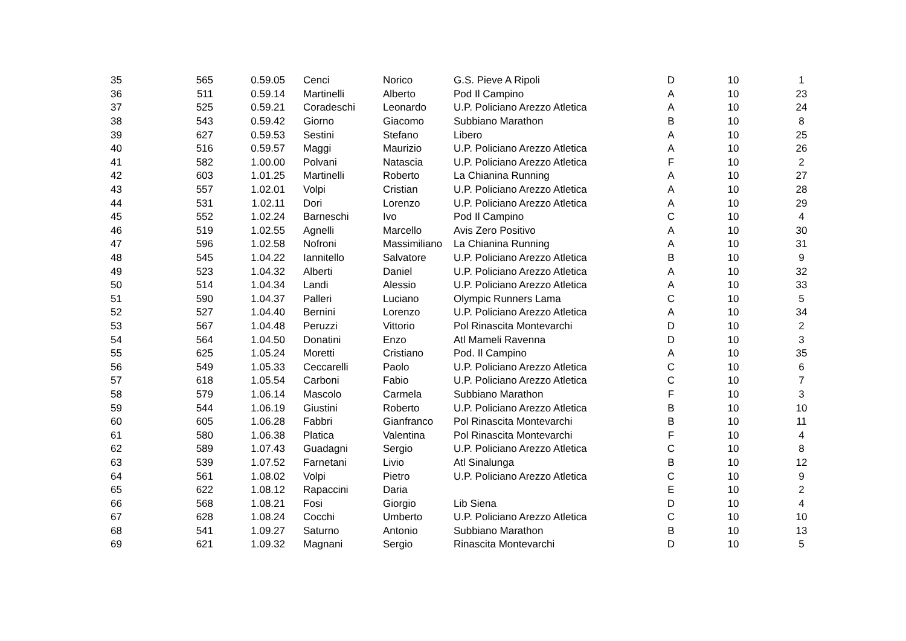| 35 | 565 | 0.59.05 | Cenci | Norico | G.S. Pieve A Ripoli | D | 10 | 1 |
| 36 | 511 | 0.59.14 | Martinelli | Alberto | Pod Il Campino | A | 10 | 23 |
| 37 | 525 | 0.59.21 | Coradeschi | Leonardo | U.P. Policiano Arezzo Atletica | A | 10 | 24 |
| 38 | 543 | 0.59.42 | Giorno | Giacomo | Subbiano Marathon | B | 10 | 8 |
| 39 | 627 | 0.59.53 | Sestini | Stefano | Libero | A | 10 | 25 |
| 40 | 516 | 0.59.57 | Maggi | Maurizio | U.P. Policiano Arezzo Atletica | A | 10 | 26 |
| 41 | 582 | 1.00.00 | Polvani | Natascia | U.P. Policiano Arezzo Atletica | F | 10 | 2 |
| 42 | 603 | 1.01.25 | Martinelli | Roberto | La Chianina Running | A | 10 | 27 |
| 43 | 557 | 1.02.01 | Volpi | Cristian | U.P. Policiano Arezzo Atletica | A | 10 | 28 |
| 44 | 531 | 1.02.11 | Dori | Lorenzo | U.P. Policiano Arezzo Atletica | A | 10 | 29 |
| 45 | 552 | 1.02.24 | Barneschi | Ivo | Pod Il Campino | C | 10 | 4 |
| 46 | 519 | 1.02.55 | Agnelli | Marcello | Avis Zero Positivo | A | 10 | 30 |
| 47 | 596 | 1.02.58 | Nofroni | Massimiliano | La Chianina Running | A | 10 | 31 |
| 48 | 545 | 1.04.22 | Iannitello | Salvatore | U.P. Policiano Arezzo Atletica | B | 10 | 9 |
| 49 | 523 | 1.04.32 | Alberti | Daniel | U.P. Policiano Arezzo Atletica | A | 10 | 32 |
| 50 | 514 | 1.04.34 | Landi | Alessio | U.P. Policiano Arezzo Atletica | A | 10 | 33 |
| 51 | 590 | 1.04.37 | Palleri | Luciano | Olympic Runners Lama | C | 10 | 5 |
| 52 | 527 | 1.04.40 | Bernini | Lorenzo | U.P. Policiano Arezzo Atletica | A | 10 | 34 |
| 53 | 567 | 1.04.48 | Peruzzi | Vittorio | Pol Rinascita Montevarchi | D | 10 | 2 |
| 54 | 564 | 1.04.50 | Donatini | Enzo | Atl Mameli Ravenna | D | 10 | 3 |
| 55 | 625 | 1.05.24 | Moretti | Cristiano | Pod. Il Campino | A | 10 | 35 |
| 56 | 549 | 1.05.33 | Ceccarelli | Paolo | U.P. Policiano Arezzo Atletica | C | 10 | 6 |
| 57 | 618 | 1.05.54 | Carboni | Fabio | U.P. Policiano Arezzo Atletica | C | 10 | 7 |
| 58 | 579 | 1.06.14 | Mascolo | Carmela | Subbiano Marathon | F | 10 | 3 |
| 59 | 544 | 1.06.19 | Giustini | Roberto | U.P. Policiano Arezzo Atletica | B | 10 | 10 |
| 60 | 605 | 1.06.28 | Fabbri | Gianfranco | Pol Rinascita Montevarchi | B | 10 | 11 |
| 61 | 580 | 1.06.38 | Platica | Valentina | Pol Rinascita Montevarchi | F | 10 | 4 |
| 62 | 589 | 1.07.43 | Guadagni | Sergio | U.P. Policiano Arezzo Atletica | C | 10 | 8 |
| 63 | 539 | 1.07.52 | Farnetani | Livio | Atl Sinalunga | B | 10 | 12 |
| 64 | 561 | 1.08.02 | Volpi | Pietro | U.P. Policiano Arezzo Atletica | C | 10 | 9 |
| 65 | 622 | 1.08.12 | Rapaccini | Daria | | E | 10 | 2 |
| 66 | 568 | 1.08.21 | Fosi | Giorgio | Lib Siena | D | 10 | 4 |
| 67 | 628 | 1.08.24 | Cocchi | Umberto | U.P. Policiano Arezzo Atletica | C | 10 | 10 |
| 68 | 541 | 1.09.27 | Saturno | Antonio | Subbiano Marathon | B | 10 | 13 |
| 69 | 621 | 1.09.32 | Magnani | Sergio | Rinascita Montevarchi | D | 10 | 5 |